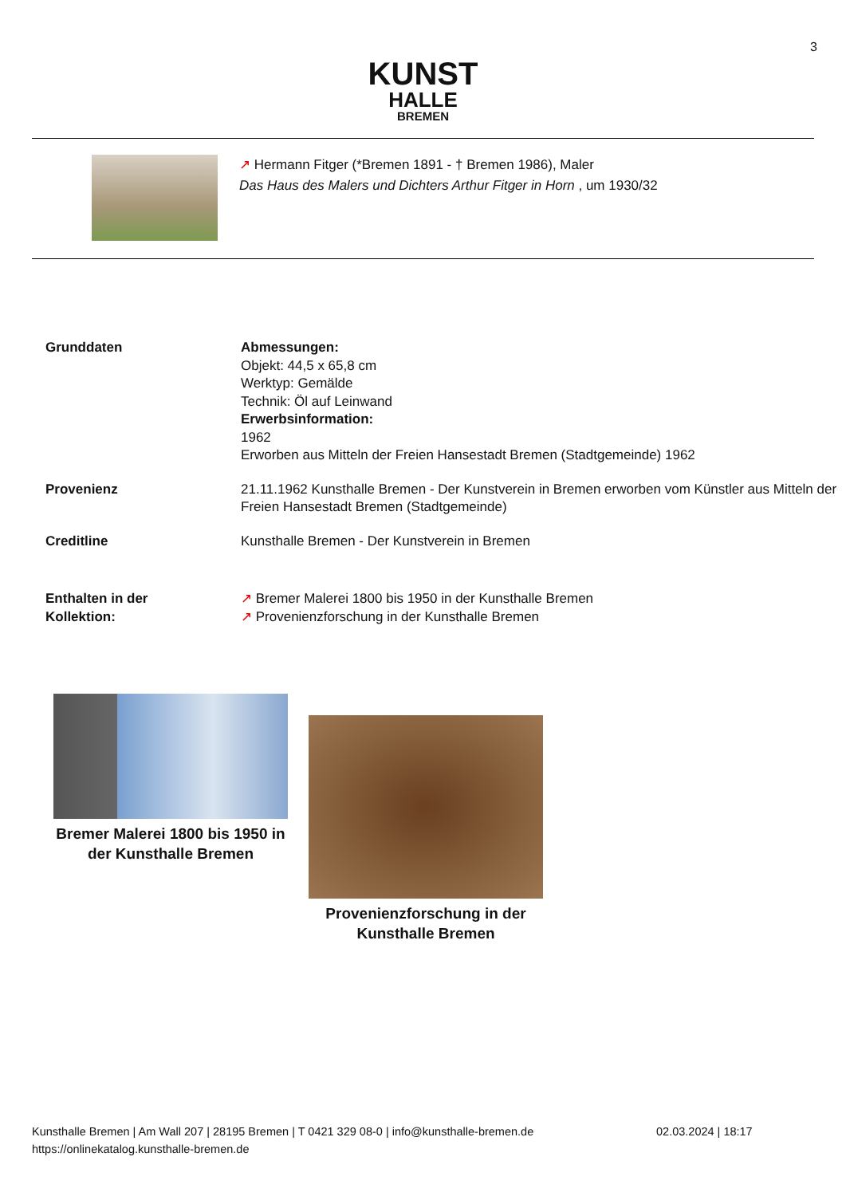3
KUNST
HALLE
BREMEN
↗ Hermann Fitger (*Bremen 1891 - † Bremen 1986), Maler
Das Haus des Malers und Dichters Arthur Fitger in Horn , um 1930/32
Grunddaten Abmessungen:
Objekt: 44,5 x 65,8 cm
Werktyp: Gemälde
Technik: Öl auf Leinwand
Erwerbsinformation:
1962
Erworben aus Mitteln der Freien Hansestadt Bremen (Stadtgemeinde) 1962
Provenienz 21.11.1962 Kunsthalle Bremen - Der Kunstverein in Bremen erworben vom Künstler aus Mitteln der Freien Hansestadt Bremen (Stadtgemeinde)
Creditline Kunsthalle Bremen - Der Kunstverein in Bremen
Enthalten in der
Kollektion:
↗ Bremer Malerei 1800 bis 1950 in der Kunsthalle Bremen
↗ Provenienzforschung in der Kunsthalle Bremen
Bremer Malerei 1800 bis 1950 in der Kunsthalle Bremen
Provenienzforschung in der Kunsthalle Bremen
Kunsthalle Bremen | Am Wall 207 | 28195 Bremen | T 0421 329 08-0 | info@kunsthalle-bremen.de 02.03.2024 | 18:17
https://onlinekatalog.kunsthalle-bremen.de